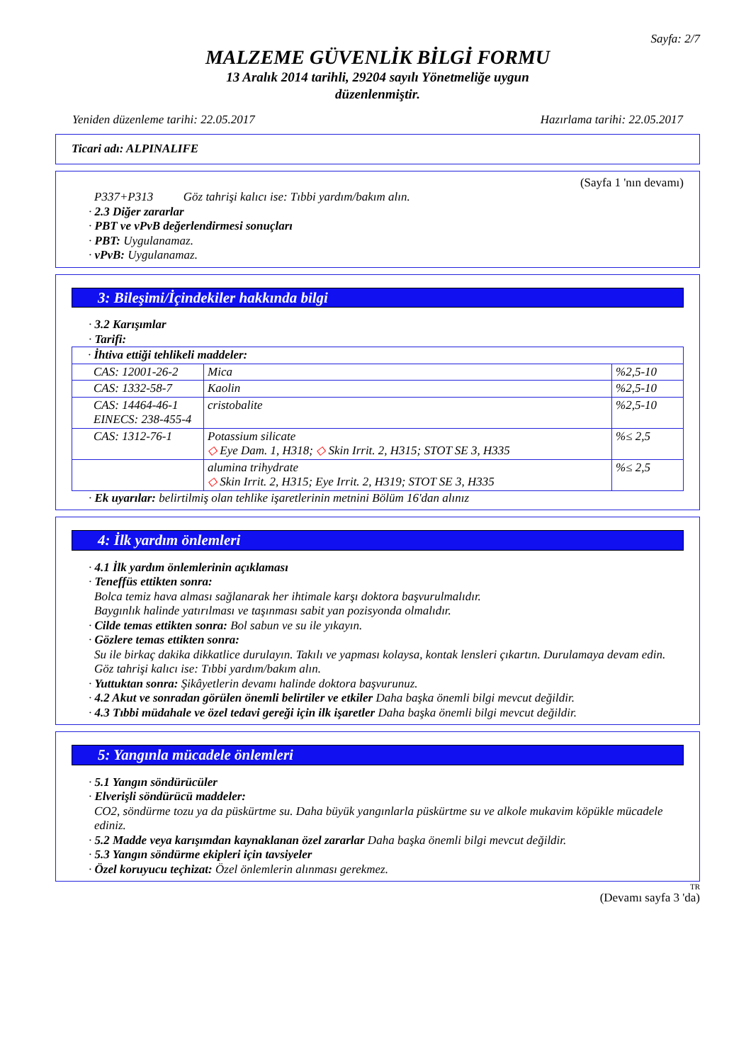Sayfa: 2/7
MALZEME GÜVENLİK BİLGİ FORMU
13 Aralık 2014 tarihli, 29204 sayılı Yönetmeliğe uygun
düzenlenmiştir.
Yeniden düzenleme tarihi: 22.05.2017 Hazırlama tarihi: 22.05.2017
Ticari adı: ALPINALIFE
(Sayfa 1 'nın devamı)
P337+P313 Göz tahrişi kalıcı ise: Tıbbi yardım/bakım alın.
· 2.3 Diğer zararlar
· PBT ve vPvB değerlendirmesi sonuçları
· PBT: Uygulanamaz.
· vPvB: Uygulanamaz.
3: Bileşimi/İçindekiler hakkında bilgi
· 3.2 Karışımlar
· Tarifi:
| · İhtiva ettiği tehlikeli maddeler: | | |
| CAS: 12001-26-2 | Mica | %2,5-10 |
| CAS: 1332-58-7 | Kaolin | %2,5-10 |
| CAS: 14464-46-1 EINECS: 238-455-4 | cristobalite | %2,5-10 |
| CAS: 1312-76-1 | Potassium silicate ◇ Eye Dam. 1, H318; ◇ Skin Irrit. 2, H315; STOT SE 3, H335 | %≤ 2,5 |
| | alumina trihydrate ◇ Skin Irrit. 2, H315; Eye Irrit. 2, H319; STOT SE 3, H335 | %≤ 2,5 |
· Ek uyarılar: belirtilmiş olan tehlike işaretlerinin metnini Bölüm 16'dan alınız
4: İlk yardım önlemleri
· 4.1 İlk yardım önlemlerinin açıklaması
· Teneffüs ettikten sonra:
Bolca temiz hava alması sağlanarak her ihtimale karşı doktora başvurulmalıdır.
Baygınlık halinde yatırılması ve taşınması sabit yan pozisyonda olmalıdır.
· Cilde temas ettikten sonra: Bol sabun ve su ile yıkayın.
· Gözlere temas ettikten sonra:
Su ile birkaç dakika dikkatlice durulayın. Takılı ve yapması kolaysa, kontak lensleri çıkartın. Durulamaya devam edin.
Göz tahrişi kalıcı ise: Tıbbi yardım/bakım alın.
· Yuttuktan sonra: Şikâyetlerin devamı halinde doktora başvurunuz.
· 4.2 Akut ve sonradan görülen önemli belirtiler ve etkiler Daha başka önemli bilgi mevcut değildir.
· 4.3 Tıbbi müdahale ve özel tedavi gereği için ilk işaretler Daha başka önemli bilgi mevcut değildir.
5: Yangınla mücadele önlemleri
· 5.1 Yangın söndürücüler
· Elverişli söndürücü maddeler:
CO2, söndürme tozu ya da püskürtme su. Daha büyük yangınlarla püskürtme su ve alkole mukavim köpükle mücadele ediniz.
· 5.2 Madde veya karışımdan kaynaklanan özel zararlar Daha başka önemli bilgi mevcut değildir.
· 5.3 Yangın söndürme ekipleri için tavsiyeler
· Özel koruyucu teçhizat: Özel önlemlerin alınması gerekmez.
TR
(Devamı sayfa 3 'da)